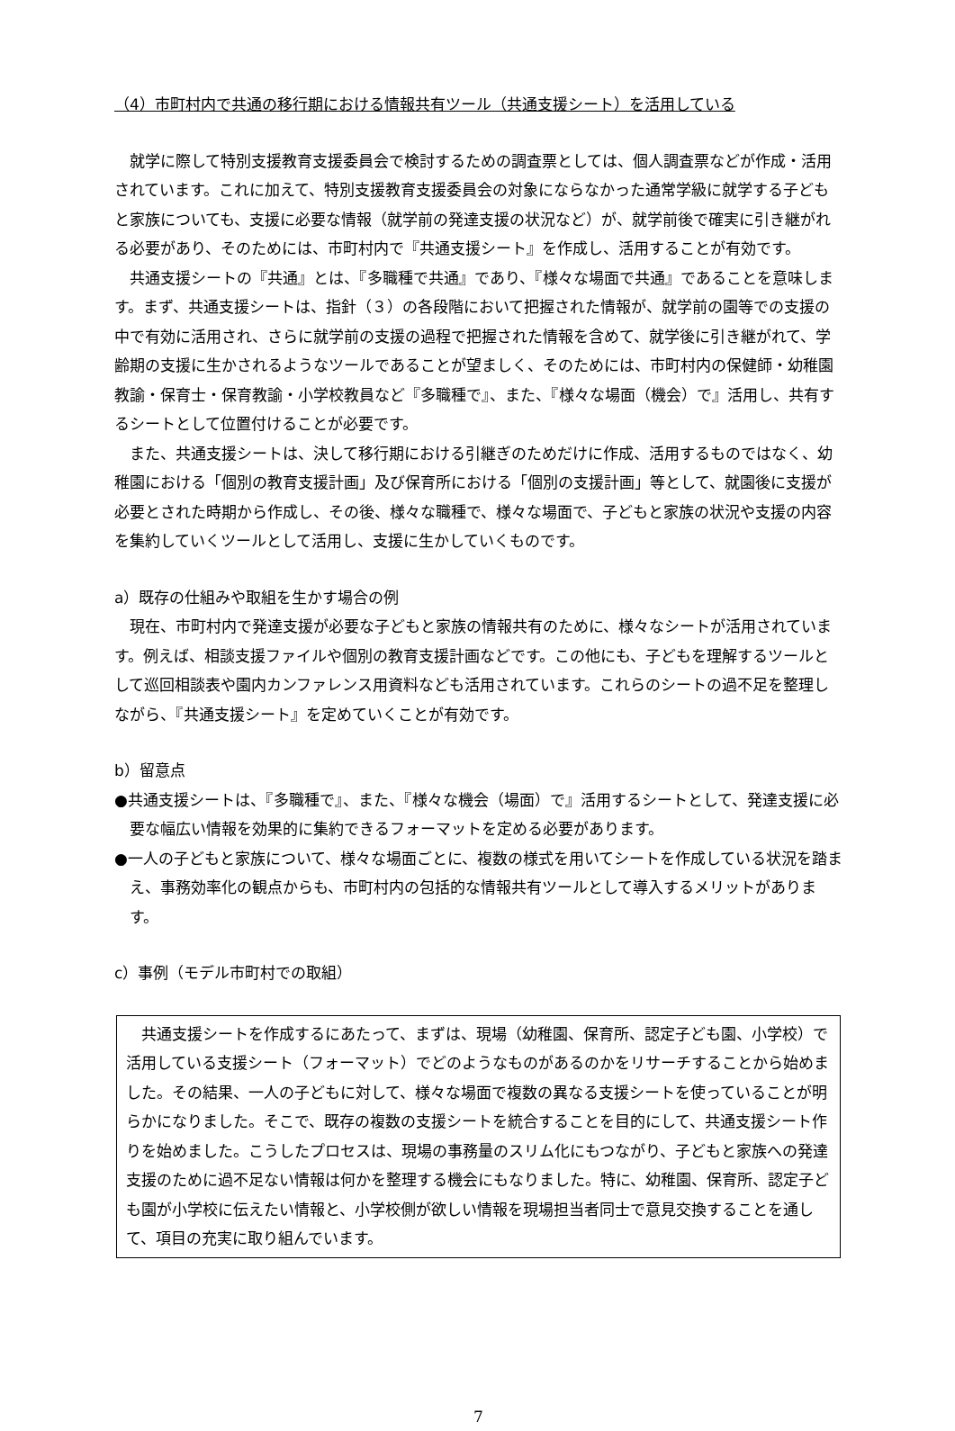（4）市町村内で共通の移行期における情報共有ツール（共通支援シート）を活用している
就学に際して特別支援教育支援委員会で検討するための調査票としては、個人調査票などが作成・活用されています。これに加えて、特別支援教育支援委員会の対象にならなかった通常学級に就学する子どもと家族についても、支援に必要な情報（就学前の発達支援の状況など）が、就学前後で確実に引き継がれる必要があり、そのためには、市町村内で『共通支援シート』を作成し、活用することが有効です。
共通支援シートの『共通』とは、『多職種で共通』であり、『様々な場面で共通』であることを意味します。まず、共通支援シートは、指針（３）の各段階において把握された情報が、就学前の園等での支援の中で有効に活用され、さらに就学前の支援の過程で把握された情報を含めて、就学後に引き継がれて、学齢期の支援に生かされるようなツールであることが望ましく、そのためには、市町村内の保健師・幼稚園教諭・保育士・保育教諭・小学校教員など『多職種で』、また、『様々な場面（機会）で』活用し、共有するシートとして位置付けることが必要です。
また、共通支援シートは、決して移行期における引継ぎのためだけに作成、活用するものではなく、幼稚園における「個別の教育支援計画」及び保育所における「個別の支援計画」等として、就園後に支援が必要とされた時期から作成し、その後、様々な職種で、様々な場面で、子どもと家族の状況や支援の内容を集約していくツールとして活用し、支援に生かしていくものです。
a）既存の仕組みや取組を生かす場合の例
現在、市町村内で発達支援が必要な子どもと家族の情報共有のために、様々なシートが活用されています。例えば、相談支援ファイルや個別の教育支援計画などです。この他にも、子どもを理解するツールとして巡回相談表や園内カンファレンス用資料なども活用されています。これらのシートの過不足を整理しながら、『共通支援シート』を定めていくことが有効です。
b）留意点
●共通支援シートは、『多職種で』、また、『様々な機会（場面）で』活用するシートとして、発達支援に必要な幅広い情報を効果的に集約できるフォーマットを定める必要があります。
●一人の子どもと家族について、様々な場面ごとに、複数の様式を用いてシートを作成している状況を踏まえ、事務効率化の観点からも、市町村内の包括的な情報共有ツールとして導入するメリットがあります。
c）事例（モデル市町村での取組）
共通支援シートを作成するにあたって、まずは、現場（幼稚園、保育所、認定子ども園、小学校）で活用している支援シート（フォーマット）でどのようなものがあるのかをリサーチすることから始めました。その結果、一人の子どもに対して、様々な場面で複数の異なる支援シートを使っていることが明らかになりました。そこで、既存の複数の支援シートを統合することを目的にして、共通支援シート作りを始めました。こうしたプロセスは、現場の事務量のスリム化にもつながり、子どもと家族への発達支援のために過不足ない情報は何かを整理する機会にもなりました。特に、幼稚園、保育所、認定子ども園が小学校に伝えたい情報と、小学校側が欲しい情報を現場担当者同士で意見交換することを通して、項目の充実に取り組んでいます。
7